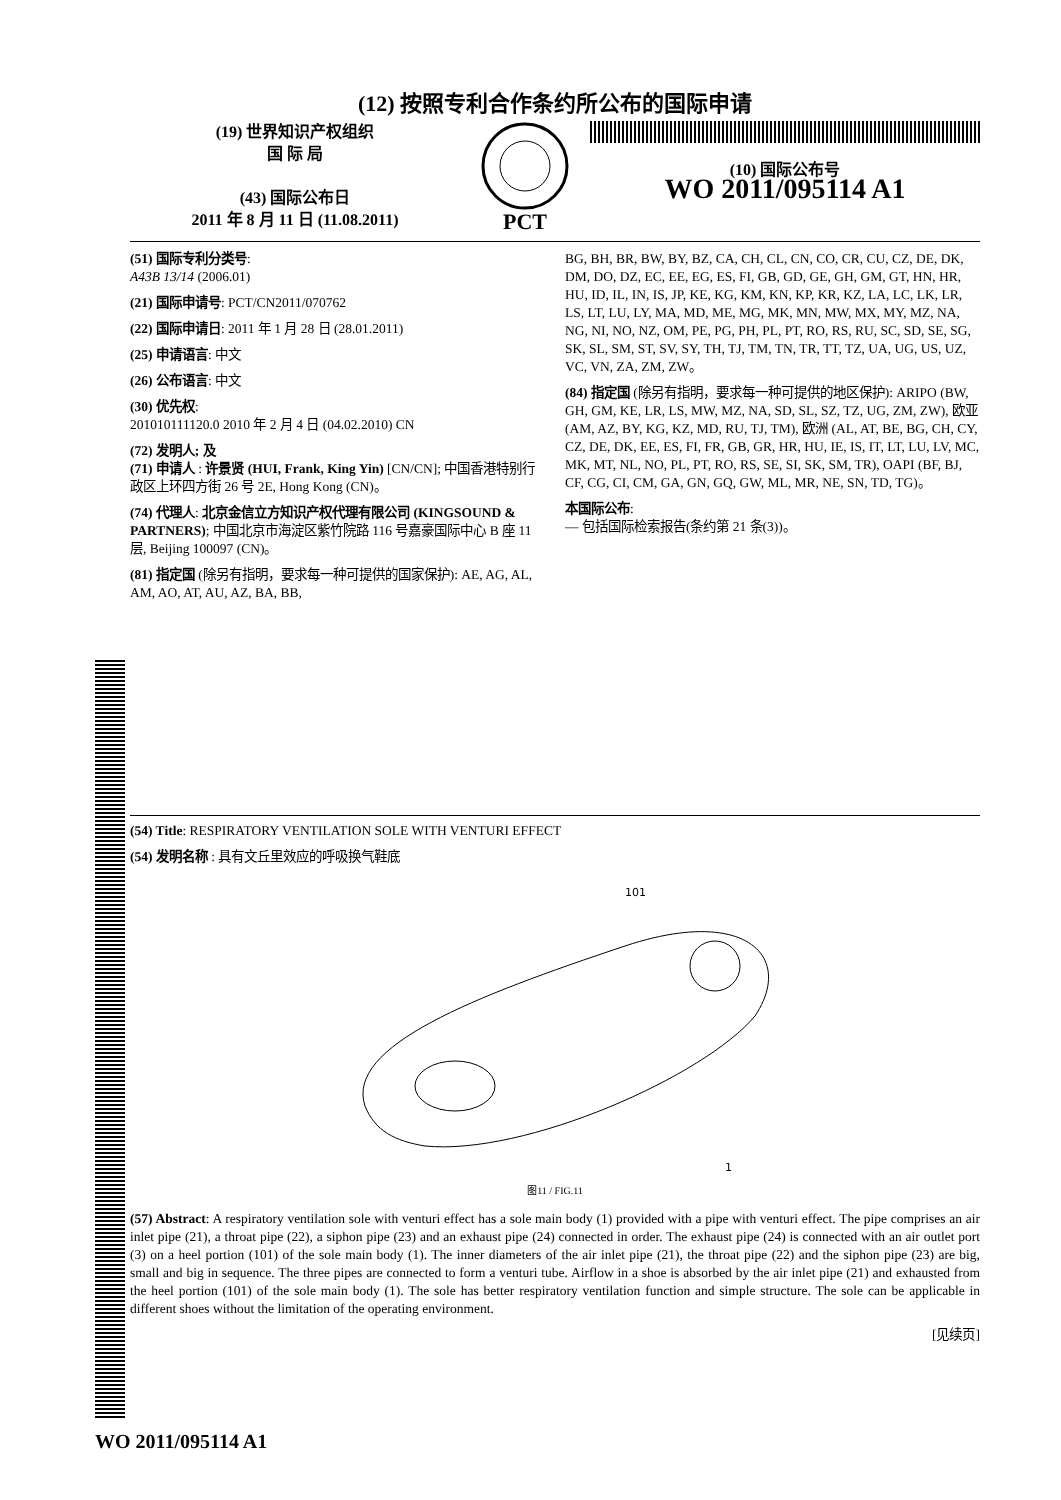(12) 按照专利合作条约所公布的国际申请
(19) 世界知识产权组织
国 际 局
(43) 国际公布日
2011 年 8 月 11 日 (11.08.2011)
PCT
(10) 国际公布号
WO 2011/095114 A1
(51) 国际专利分类号:
A43B 13/14 (2006.01)
(21) 国际申请号: PCT/CN2011/070762
(22) 国际申请日: 2011 年 1 月 28 日 (28.01.2011)
(25) 申请语言: 中文
(26) 公布语言: 中文
(30) 优先权:
201010111120.0 2010 年 2 月 4 日 (04.02.2010) CN
(72) 发明人; 及
(71) 申请人 : 许景贤 (HUI, Frank, King Yin) [CN/CN]; 中国香港特别行政区上环四方街 26 号 2E, Hong Kong (CN)。
(74) 代理人: 北京金信立方知识产权代理有限公司 (KINGSOUND & PARTNERS); 中国北京市海淀区紫竹院路 116 号嘉豪国际中心 B 座 11 层, Beijing 100097 (CN)。
(81) 指定国 (除另有指明，要求每一种可提供的国家保护): AE, AG, AL, AM, AO, AT, AU, AZ, BA, BB,
BG, BH, BR, BW, BY, BZ, CA, CH, CL, CN, CO, CR, CU, CZ, DE, DK, DM, DO, DZ, EC, EE, EG, ES, FI, GB, GD, GE, GH, GM, GT, HN, HR, HU, ID, IL, IN, IS, JP, KE, KG, KM, KN, KP, KR, KZ, LA, LC, LK, LR, LS, LT, LU, LY, MA, MD, ME, MG, MK, MN, MW, MX, MY, MZ, NA, NG, NI, NO, NZ, OM, PE, PG, PH, PL, PT, RO, RS, RU, SC, SD, SE, SG, SK, SL, SM, ST, SV, SY, TH, TJ, TM, TN, TR, TT, TZ, UA, UG, US, UZ, VC, VN, ZA, ZM, ZW。
(84) 指定国 (除另有指明，要求每一种可提供的地区保护): ARIPO (BW, GH, GM, KE, LR, LS, MW, MZ, NA, SD, SL, SZ, TZ, UG, ZM, ZW), 欧亚 (AM, AZ, BY, KG, KZ, MD, RU, TJ, TM), 欧洲 (AL, AT, BE, BG, CH, CY, CZ, DE, DK, EE, ES, FI, FR, GB, GR, HR, HU, IE, IS, IT, LT, LU, LV, MC, MK, MT, NL, NO, PL, PT, RO, RS, SE, SI, SK, SM, TR), OAPI (BF, BJ, CF, CG, CI, CM, GA, GN, GQ, GW, ML, MR, NE, SN, TD, TG)。
本国际公布:
— 包括国际检索报告(条约第 21 条(3))。
(54) Title: RESPIRATORY VENTILATION SOLE WITH VENTURI EFFECT
(54) 发明名称 : 具有文丘里效应的呼吸换气鞋底
1
101
图11 / FIG.11
(57) Abstract: A respiratory ventilation sole with venturi effect has a sole main body (1) provided with a pipe with venturi effect. The pipe comprises an air inlet pipe (21), a throat pipe (22), a siphon pipe (23) and an exhaust pipe (24) connected in order. The exhaust pipe (24) is connected with an air outlet port (3) on a heel portion (101) of the sole main body (1). The inner diameters of the air inlet pipe (21), the throat pipe (22) and the siphon pipe (23) are big, small and big in sequence. The three pipes are connected to form a venturi tube. Airflow in a shoe is absorbed by the air inlet pipe (21) and exhausted from the heel portion (101) of the sole main body (1). The sole has better respiratory ventilation function and simple structure. The sole can be applicable in different shoes without the limitation of the operating environment.
[见续页]
WO 2011/095114 A1